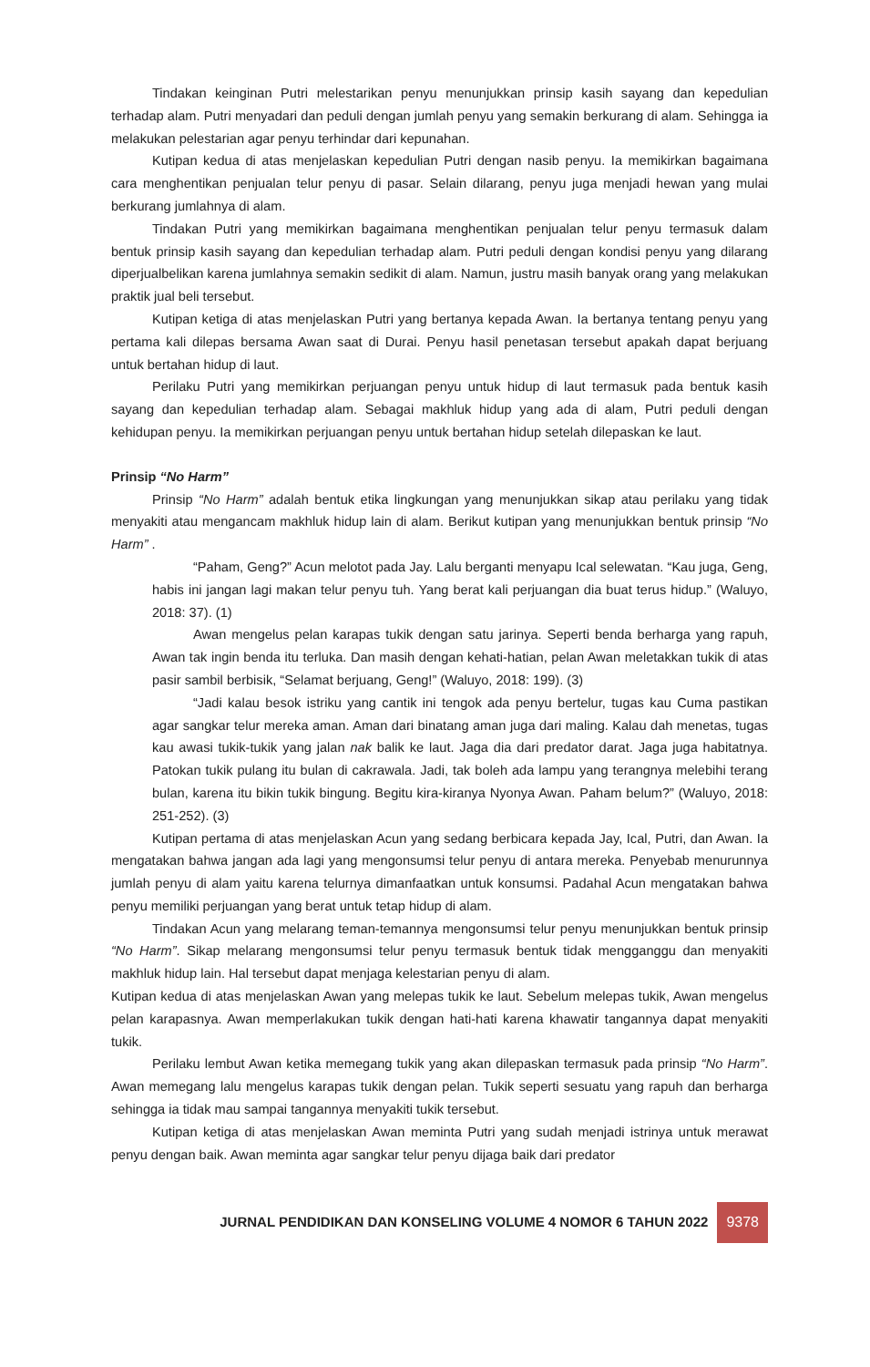Tindakan keinginan Putri melestarikan penyu menunjukkan prinsip kasih sayang dan kepedulian terhadap alam. Putri menyadari dan peduli dengan jumlah penyu yang semakin berkurang di alam. Sehingga ia melakukan pelestarian agar penyu terhindar dari kepunahan.
Kutipan kedua di atas menjelaskan kepedulian Putri dengan nasib penyu. Ia memikirkan bagaimana cara menghentikan penjualan telur penyu di pasar. Selain dilarang, penyu juga menjadi hewan yang mulai berkurang jumlahnya di alam.
Tindakan Putri yang memikirkan bagaimana menghentikan penjualan telur penyu termasuk dalam bentuk prinsip kasih sayang dan kepedulian terhadap alam. Putri peduli dengan kondisi penyu yang dilarang diperjualbelikan karena jumlahnya semakin sedikit di alam. Namun, justru masih banyak orang yang melakukan praktik jual beli tersebut.
Kutipan ketiga di atas menjelaskan Putri yang bertanya kepada Awan. Ia bertanya tentang penyu yang pertama kali dilepas bersama Awan saat di Durai. Penyu hasil penetasan tersebut apakah dapat berjuang untuk bertahan hidup di laut.
Perilaku Putri yang memikirkan perjuangan penyu untuk hidup di laut termasuk pada bentuk kasih sayang dan kepedulian terhadap alam. Sebagai makhluk hidup yang ada di alam, Putri peduli dengan kehidupan penyu. Ia memikirkan perjuangan penyu untuk bertahan hidup setelah dilepaskan ke laut.
Prinsip “No Harm”
Prinsip “No Harm” adalah bentuk etika lingkungan yang menunjukkan sikap atau perilaku yang tidak menyakiti atau mengancam makhluk hidup lain di alam. Berikut kutipan yang menunjukkan bentuk prinsip “No Harm” .
“Paham, Geng?” Acun melotot pada Jay. Lalu berganti menyapu Ical selewatan. “Kau juga, Geng, habis ini jangan lagi makan telur penyu tuh. Yang berat kali perjuangan dia buat terus hidup.” (Waluyo, 2018: 37). (1)
Awan mengelus pelan karapas tukik dengan satu jarinya. Seperti benda berharga yang rapuh, Awan tak ingin benda itu terluka. Dan masih dengan kehati-hatian, pelan Awan meletakkan tukik di atas pasir sambil berbisik, “Selamat berjuang, Geng!” (Waluyo, 2018: 199). (3)
“Jadi kalau besok istriku yang cantik ini tengok ada penyu bertelur, tugas kau Cuma pastikan agar sangkar telur mereka aman. Aman dari binatang aman juga dari maling. Kalau dah menetas, tugas kau awasi tukik-tukik yang jalan nak balik ke laut. Jaga dia dari predator darat. Jaga juga habitatnya. Patokan tukik pulang itu bulan di cakrawala. Jadi, tak boleh ada lampu yang terangnya melebihi terang bulan, karena itu bikin tukik bingung. Begitu kira-kiranya Nyonya Awan. Paham belum?” (Waluyo, 2018: 251-252). (3)
Kutipan pertama di atas menjelaskan Acun yang sedang berbicara kepada Jay, Ical, Putri, dan Awan. Ia mengatakan bahwa jangan ada lagi yang mengonsumsi telur penyu di antara mereka. Penyebab menurunnya jumlah penyu di alam yaitu karena telurnya dimanfaatkan untuk konsumsi. Padahal Acun mengatakan bahwa penyu memiliki perjuangan yang berat untuk tetap hidup di alam.
Tindakan Acun yang melarang teman-temannya mengonsumsi telur penyu menunjukkan bentuk prinsip “No Harm”. Sikap melarang mengonsumsi telur penyu termasuk bentuk tidak mengganggu dan menyakiti makhluk hidup lain. Hal tersebut dapat menjaga kelestarian penyu di alam.
Kutipan kedua di atas menjelaskan Awan yang melepas tukik ke laut. Sebelum melepas tukik, Awan mengelus pelan karapasnya. Awan memperlakukan tukik dengan hati-hati karena khawatir tangannya dapat menyakiti tukik.
Perilaku lembut Awan ketika memegang tukik yang akan dilepaskan termasuk pada prinsip “No Harm”. Awan memegang lalu mengelus karapas tukik dengan pelan. Tukik seperti sesuatu yang rapuh dan berharga sehingga ia tidak mau sampai tangannya menyakiti tukik tersebut.
Kutipan ketiga di atas menjelaskan Awan meminta Putri yang sudah menjadi istrinya untuk merawat penyu dengan baik. Awan meminta agar sangkar telur penyu dijaga baik dari predator
JURNAL PENDIDIKAN DAN KONSELING VOLUME 4 NOMOR 6 TAHUN 2022 9378